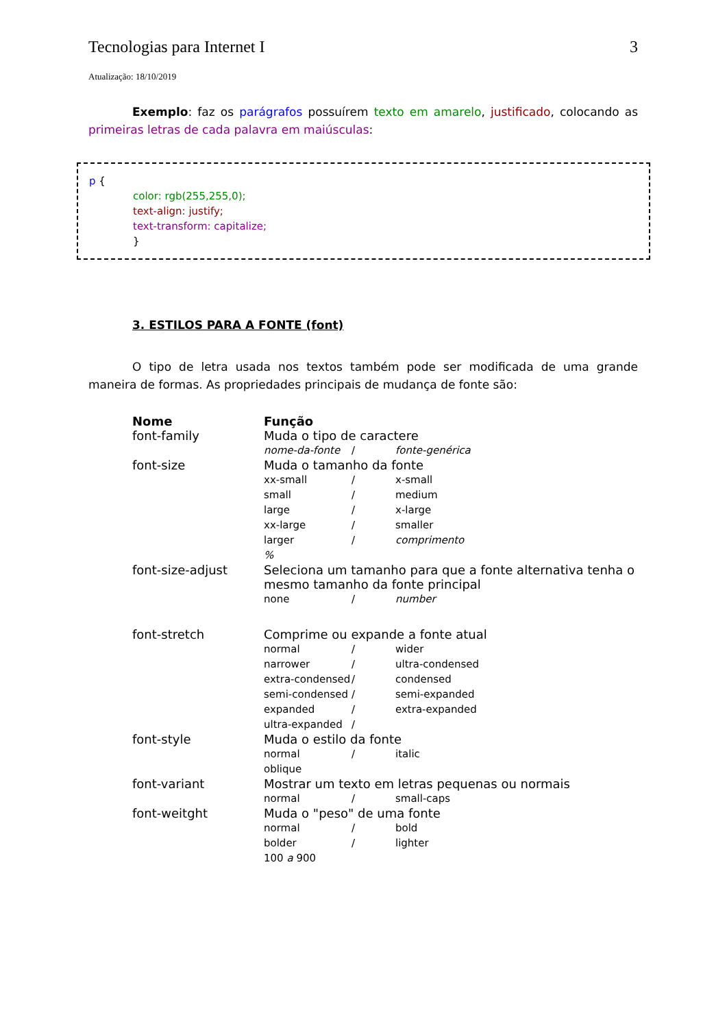Tecnologias para Internet I 3
Atualização: 18/10/2019
Exemplo: faz os parágrafos possuírem texto em amarelo, justificado, colocando as primeiras letras de cada palavra em maiúsculas:
p {
color: rgb(255,255,0);
text-align: justify;
text-transform: capitalize;
}
3. ESTILOS PARA A FONTE (font)
O tipo de letra usada nos textos também pode ser modificada de uma grande maneira de formas. As propriedades principais de mudança de fonte são:
| Nome | Função | | |
| --- | --- | --- | --- |
| font-family | Muda o tipo de caractere | | |
| | nome-da-fonte | / | fonte-genérica |
| font-size | Muda o tamanho da fonte | | |
| | xx-small | / | x-small |
| | small | / | medium |
| | large | / | x-large |
| | xx-large | / | smaller |
| | larger | / | comprimento |
| | % | | |
| font-size-adjust | Seleciona um tamanho para que a fonte alternativa tenha o mesmo tamanho da fonte principal | | |
| | none | / | number |
| font-stretch | Comprime ou expande a fonte atual | | |
| | normal | / | wider |
| | narrower | / | ultra-condensed |
| | extra-condensed | / | condensed |
| | semi-condensed | / | semi-expanded |
| | expanded | / | extra-expanded |
| | ultra-expanded | / | |
| font-style | Muda o estilo da fonte | | |
| | normal | / | italic |
| | oblique | | |
| font-variant | Mostrar um texto em letras pequenas ou normais | | |
| | normal | / | small-caps |
| font-weitght | Muda o "peso" de uma fonte | | |
| | normal | / | bold |
| | bolder | / | lighter |
| | 100 a 900 | | |